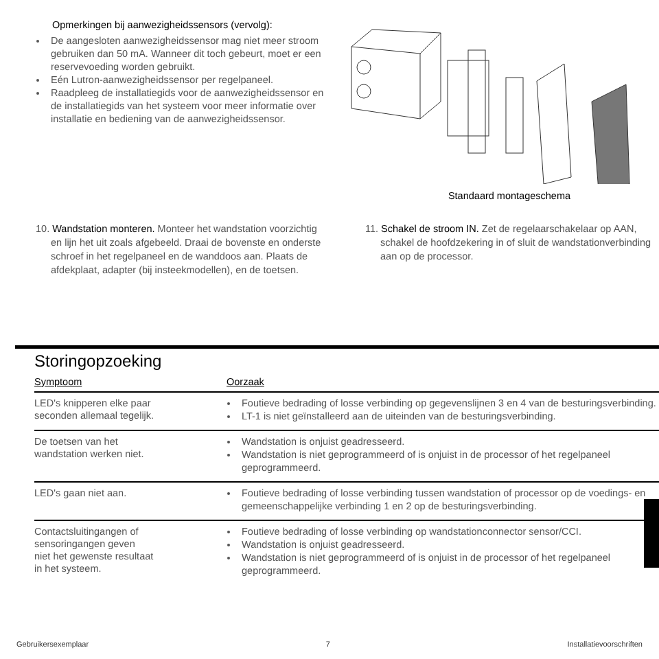Opmerkingen bij aanwezigheidssensors (vervolg):
De aangesloten aanwezigheidssensor mag niet meer stroom gebruiken dan 50 mA. Wanneer dit toch gebeurt, moet er een reservevoeding worden gebruikt.
Eén Lutron-aanwezigheidssensor per regelpaneel.
Raadpleeg de installatiegids voor de aanwezigheidssensor en de installatiegids van het systeem voor meer informatie over installatie en bediening van de aanwezigheidssensor.
Standaard montageschema
10. Wandstation monteren. Monteer het wandstation voorzichtig en lijn het uit zoals afgebeeld. Draai de bovenste en onderste schroef in het regelpaneel en de wanddoos aan. Plaats de afdekplaat, adapter (bij insteekmodellen), en de toetsen.
11. Schakel de stroom IN. Zet de regelaarschakelaar op AAN, schakel de hoofdzekering in of sluit de wandstationverbinding aan op de processor.
Storingopzoeking
| Symptoom | Oorzaak |
| --- | --- |
| LED's knipperen elke paar seconden allemaal tegelijk. | Foutieve bedrading of losse verbinding op gegevenslijnen 3 en 4 van de besturingsverbinding. LT-1 is niet geïnstalleerd aan de uiteinden van de besturingsverbinding. |
| De toetsen van het wandstation werken niet. | Wandstation is onjuist geadresseerd. Wandstation is niet geprogrammeerd of is onjuist in de processor of het regelpaneel geprogrammeerd. |
| LED's gaan niet aan. | Foutieve bedrading of losse verbinding tussen wandstation of processor op de voedings- en gemeenschappelijke verbinding 1 en 2 op de besturingsverbinding. |
| Contactsluitingangen of sensoringangen geven niet het gewenste resultaat in het systeem. | Foutieve bedrading of losse verbinding op wandstationconnector sensor/CCI. Wandstation is onjuist geadresseerd. Wandstation is niet geprogrammeerd of is onjuist in de processor of het regelpaneel geprogrammeerd. |
Gebruikersexemplaar 7 Installatievoorschriften